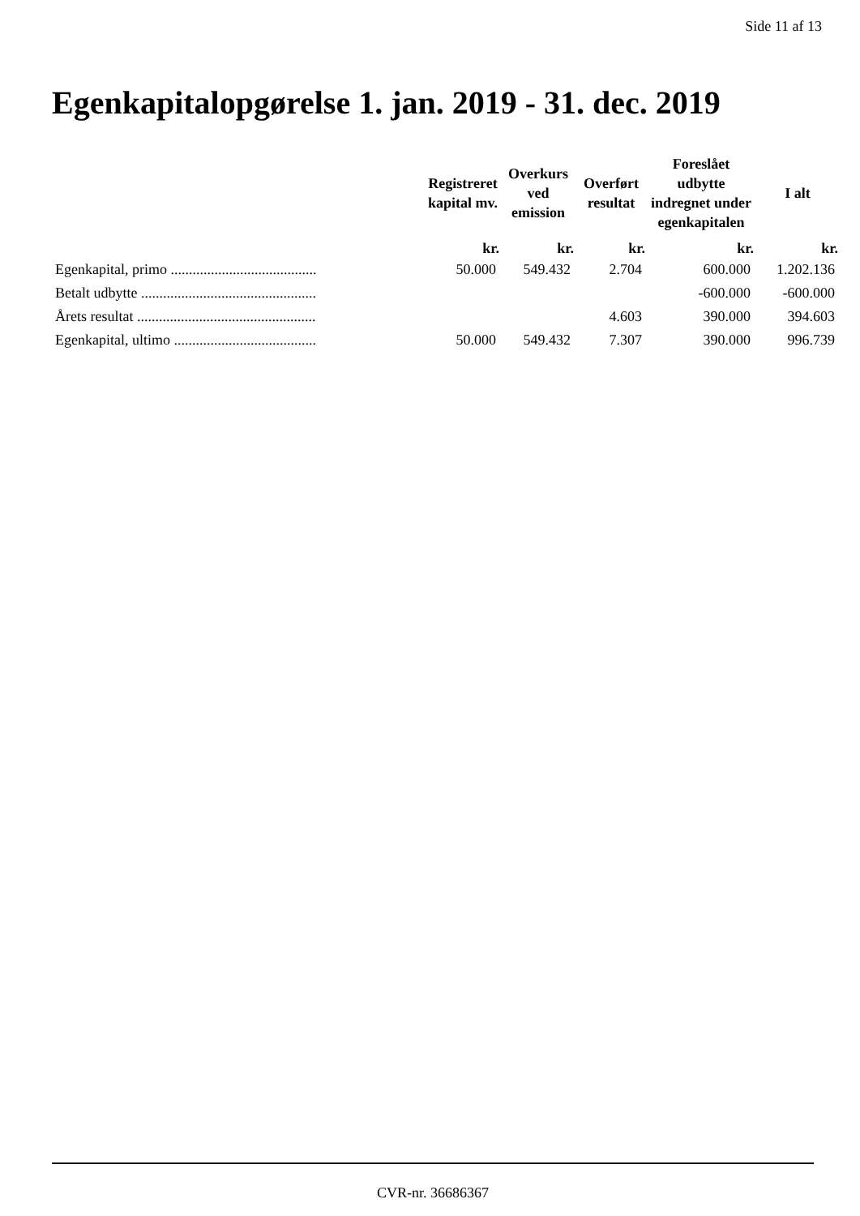Side 11 af 13
Egenkapitalopgørelse 1. jan. 2019 - 31. dec. 2019
| | Registreret kapital mv. | Overkurs ved emission | Overført resultat | Foreslået udbytte indregnet under egenkapitalen | I alt |
| --- | --- | --- | --- | --- | --- |
| | kr. | kr. | kr. | kr. | kr. |
| Egenkapital, primo ........................................ | 50.000 | 549.432 | 2.704 | 600.000 | 1.202.136 |
| Betalt udbytte ................................................ | | | | -600.000 | -600.000 |
| Årets resultat ................................................. | | | 4.603 | 390.000 | 394.603 |
| Egenkapital, ultimo ....................................... | 50.000 | 549.432 | 7.307 | 390.000 | 996.739 |
CVR-nr. 36686367